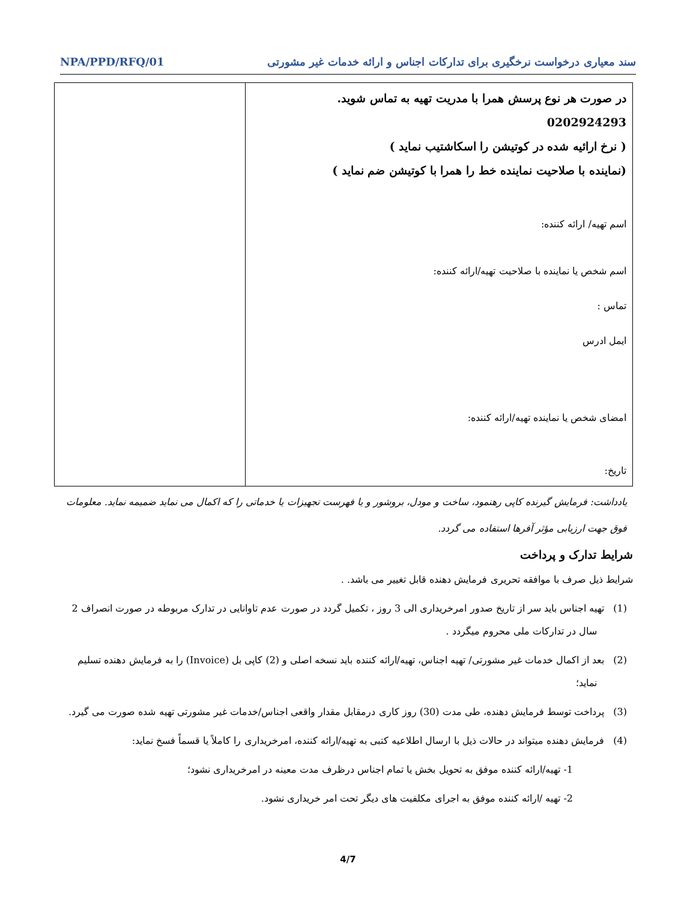سند معیاری درخواست نرخگیری برای تدارکات اجناس و ارائه خدمات غیر مشورتی NPA/PPD/RFQ/01
| در صورت هر نوع پرسش همرا با مدریت تهیه به تماس شوید. 0202924293 ( نرخ ارائیه شده در کوتیشن را اسکاشتیب نماید ) (نماینده با صلاحیت نماینده خط را همرا با کوتیشن ضم نماید ) اسم تهیه/ ارائه کننده: اسم شخص یا نماینده با صلاحیت تهیه/ارائه کننده: تماس : ایمل ادرس امضای شخص یا نماینده تهیه/ارائه کننده: تاریخ: | |
یادداشت: فرمایش گیرنده کاپی رهنمود، ساخت و مودل، بروشور و یا فهرست تجهیزات یا خدماتی را که اکمال می نماید ضمیمه نماید. معلومات فوق جهت ارزیابی مؤثر آفرها استفاده می گردد.
شرایط تدارک و پرداخت
شرایط ذیل صرف با موافقه تحریری فرمایش دهنده قابل تغییر می باشد. .
(1) تهیه اجناس باید سر از تاریخ صدور امرخریداری الی 3 روز ، تکمیل گردد در صورت عدم تاوانایی در تدارک مربوطه در صورت انصراف 2 سال در تدارکات ملی محروم میگردد .
(2) بعد از اکمال خدمات غیر مشورتی/ تهیه اجناس، تهیه/ارائه کننده باید نسخه اصلی و (2) کاپی بل (Invoice) را به فرمایش دهنده تسلیم نماید؛
(3) پرداخت توسط فرمایش دهنده، طی مدت (30) روز کاری درمقابل مقدار واقعی اجناس/خدمات غیر مشورتی تهیه شده صورت می گیرد.
(4) فرمایش دهنده میتواند در حالات ذیل با ارسال اطلاعیه کتبی به تهیه/ارائه کننده، امرخریداری را کاملاً یا قسماً فسخ نماید:
1- تهیه/ارائه کننده موفق به تحویل بخش یا تمام اجناس درظرف مدت معینه در امرخریداری نشود؛
2- تهیه /ارائه کننده موفق به اجرای مکلفیت های دیگر تحت امر خریداری نشود.
4/7